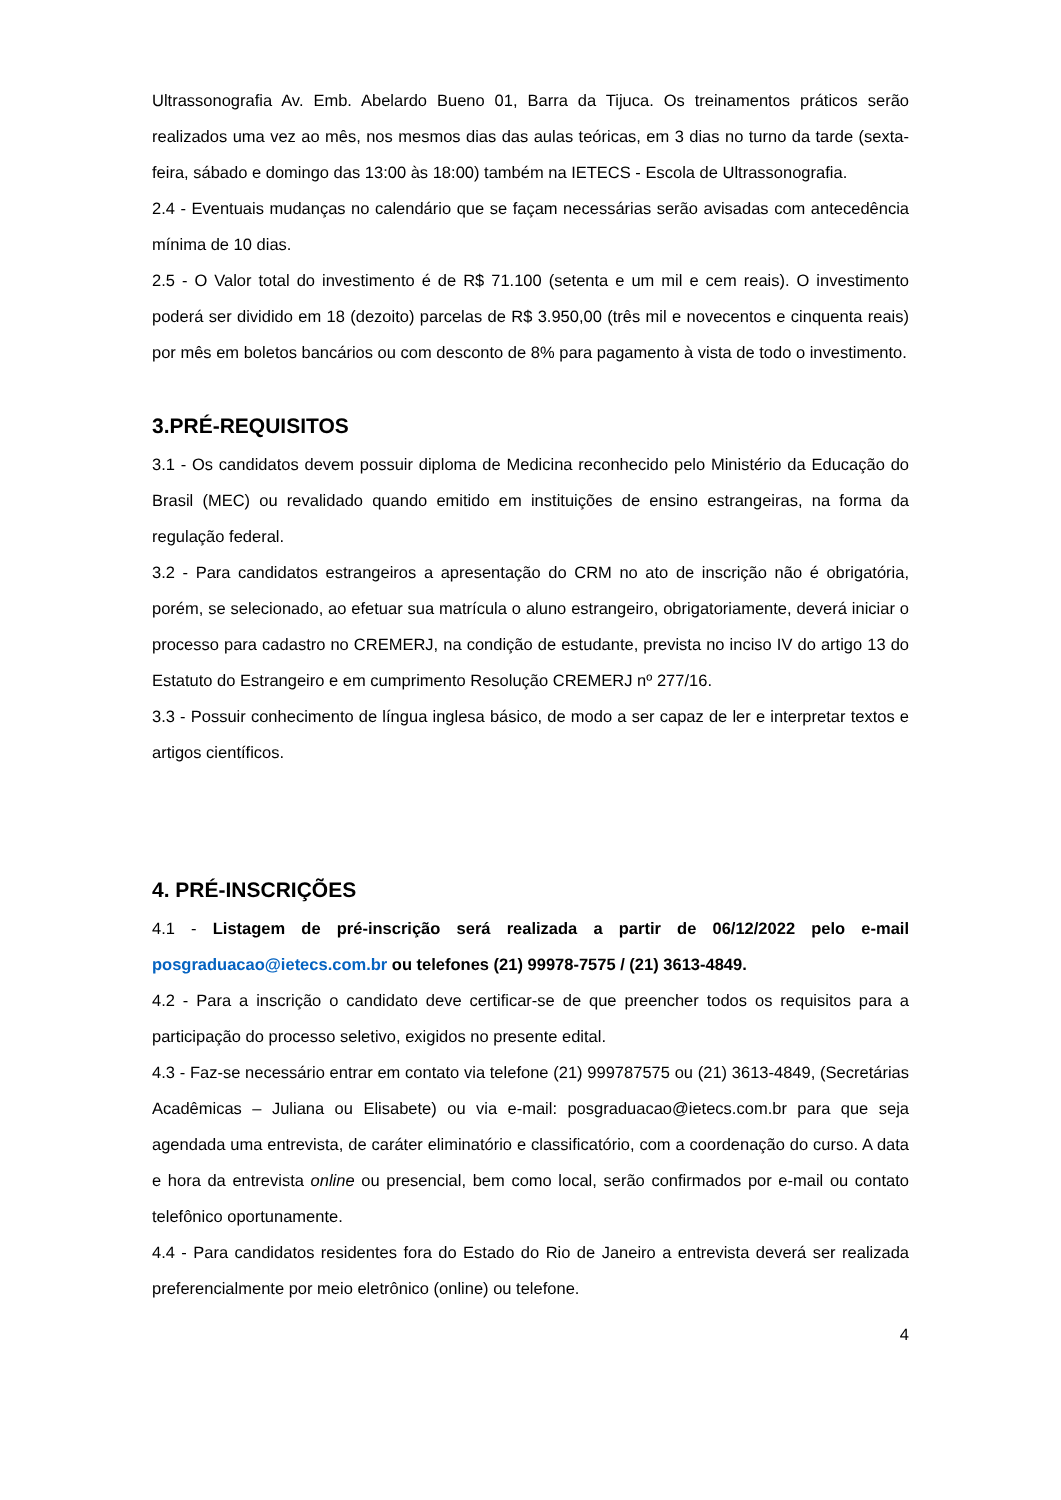Ultrassonografia Av. Emb. Abelardo Bueno 01, Barra da Tijuca. Os treinamentos práticos serão realizados uma vez ao mês, nos mesmos dias das aulas teóricas, em 3 dias no turno da tarde (sexta-feira, sábado e domingo das 13:00 às 18:00) também na IETECS - Escola de Ultrassonografia.
2.4 - Eventuais mudanças no calendário que se façam necessárias serão avisadas com antecedência mínima de 10 dias.
2.5 - O Valor total do investimento é de R$ 71.100 (setenta e um mil e cem reais). O investimento poderá ser dividido em 18 (dezoito) parcelas de R$ 3.950,00 (três mil e novecentos e cinquenta reais) por mês em boletos bancários ou com desconto de 8% para pagamento à vista de todo o investimento.
3.PRÉ-REQUISITOS
3.1 - Os candidatos devem possuir diploma de Medicina reconhecido pelo Ministério da Educação do Brasil (MEC) ou revalidado quando emitido em instituições de ensino estrangeiras, na forma da regulação federal.
3.2 - Para candidatos estrangeiros a apresentação do CRM no ato de inscrição não é obrigatória, porém, se selecionado, ao efetuar sua matrícula o aluno estrangeiro, obrigatoriamente, deverá iniciar o processo para cadastro no CREMERJ, na condição de estudante, prevista no inciso IV do artigo 13 do Estatuto do Estrangeiro e em cumprimento Resolução CREMERJ nº 277/16.
3.3 - Possuir conhecimento de língua inglesa básico, de modo a ser capaz de ler e interpretar textos e artigos científicos.
4. PRÉ-INSCRIÇÕES
4.1 - Listagem de pré-inscrição será realizada a partir de 06/12/2022 pelo e-mail posgraduacao@ietecs.com.br ou telefones (21) 99978-7575 / (21) 3613-4849.
4.2 - Para a inscrição o candidato deve certificar-se de que preencher todos os requisitos para a participação do processo seletivo, exigidos no presente edital.
4.3 - Faz-se necessário entrar em contato via telefone (21) 999787575 ou (21) 3613-4849, (Secretárias Acadêmicas – Juliana ou Elisabete) ou via e-mail: posgraduacao@ietecs.com.br para que seja agendada uma entrevista, de caráter eliminatório e classificatório, com a coordenação do curso. A data e hora da entrevista online ou presencial, bem como local, serão confirmados por e-mail ou contato telefônico oportunamente.
4.4 - Para candidatos residentes fora do Estado do Rio de Janeiro a entrevista deverá ser realizada preferencialmente por meio eletrônico (online) ou telefone.
4